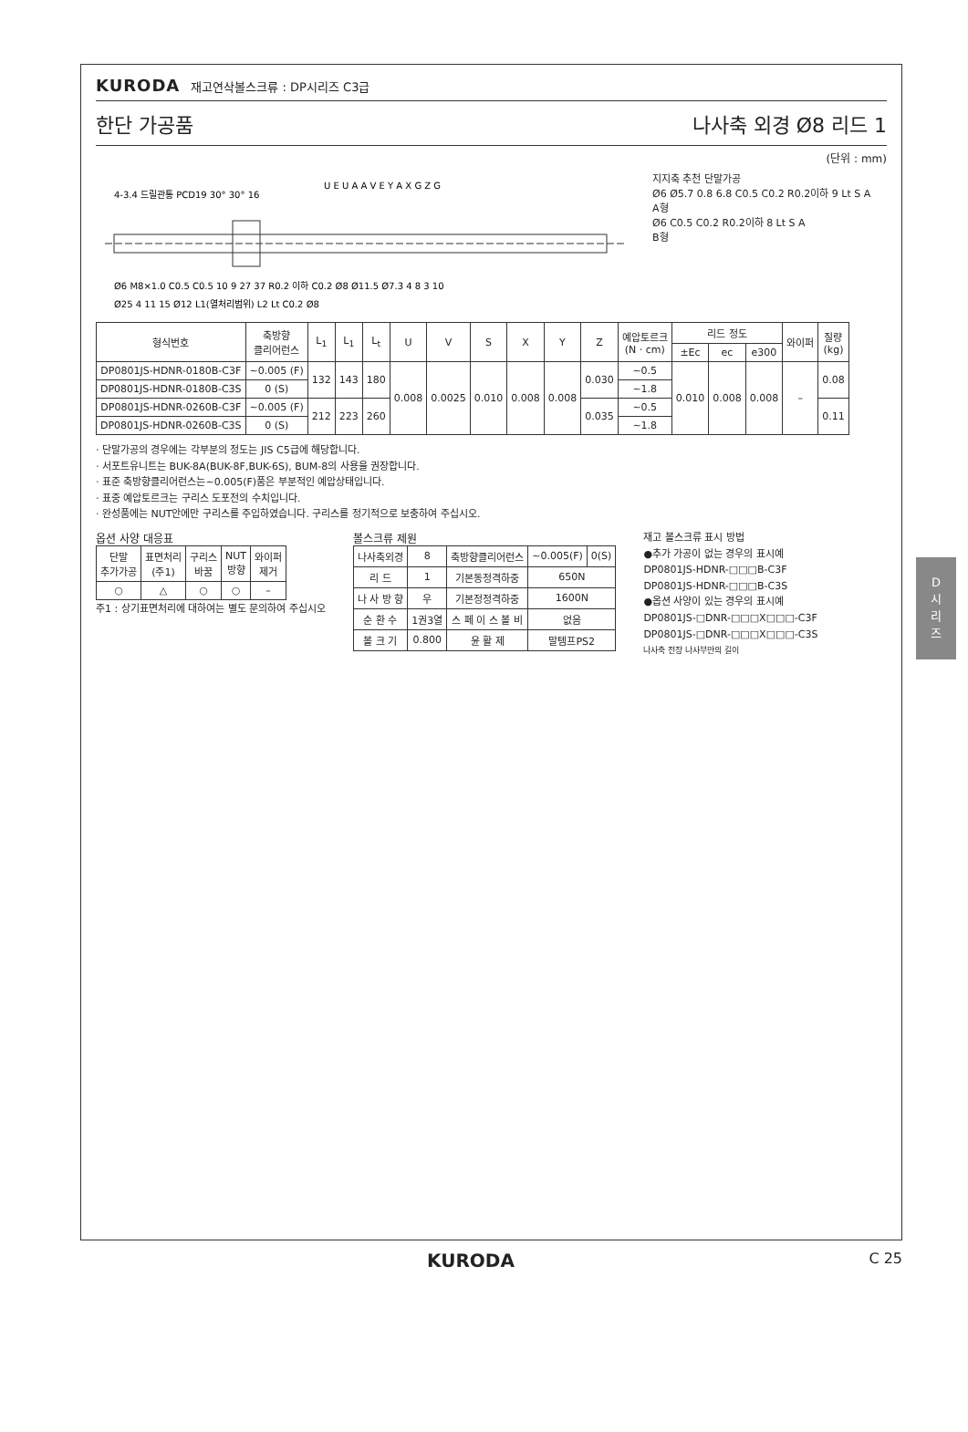KURODA 재고연삭볼스크류 : DP시리즈 C3급
한단 가공품 나사축 외경 Ø8 리드 1
(단위 : mm)
4-3.4 드릴관통 PCD19 30° 30° 16
Ø6 M8×1.0 C0.5 C0.5 10 9 27 37 R0.2 이하 C0.2 Ø8 Ø11.5 Ø7.3 4 8 3 10
Ø25 4 11 15 Ø12 L1(열처리범위) L2 Lt C0.2 Ø8
U E U A A V E Y A X G Z G
지지축 추천 단말가공
Ø6 Ø5.7 0.8 6.8 C0.5 C0.2 R0.2이하 9 Lt S A
A형
Ø6 C0.5 C0.2 R0.2이하 8 Lt S A
B형
| 형식번호 | 축방향 클리어런스 | L<sub>1</sub> | L<sub>1</sub> | L<sub>t</sub> | U | V | S | X | Y | Z | 예압토르크 (N · cm) | 리드 정도 | | | 와이퍼 | 질량 (kg) |
| --- | --- | --- | --- | --- | --- | --- | --- | --- | --- | --- | --- | --- | --- | --- | --- | --- |
| | | | | | | | | | | | | ±Ec | ec | e300 | | |
| DP0801JS-HDNR-0180B-C3F | ~0.005 (F) | 132 | 143 | 180 | 0.008 | 0.0025 | 0.010 | 0.008 | 0.008 | 0.030 | ~0.5 | 0.010 | 0.008 | 0.008 | – | 0.08 |
| DP0801JS-HDNR-0180B-C3S | 0 (S) | | | | | | | | | | ~1.8 | | | | | |
| DP0801JS-HDNR-0260B-C3F | ~0.005 (F) | 212 | 223 | 260 | | | | | | 0.035 | ~0.5 | | | | | 0.11 |
| DP0801JS-HDNR-0260B-C3S | 0 (S) | | | | | | | | | | ~1.8 | | | | | |
· 단말가공의 경우에는 각부분의 정도는 JIS C5급에 해당합니다.
· 서포트유니트는 BUK-8A(BUK-8F,BUK-6S), BUM-8의 사용을 권장합니다.
· 표준 축방향클리어런스는~0.005(F)품은 부분적인 예압상태입니다.
· 표중 예압토르크는 구리스 도포전의 수치입니다.
· 완성품에는 NUT안에만 구리스를 주입하였습니다. 구리스를 정기적으로 보충하여 주십시오.
옵션 사양 대응표
| 단말 추가가공 | 표면처리 (주1) | 구리스 바꿈 | NUT 방향 | 와이퍼 제거 |
| --- | --- | --- | --- | --- |
| ○ | △ | ○ | ○ | – |
주1 : 상기표면처리에 대하여는 별도 문의하여 주십시오
볼스크류 제원
| 나사축외경 | 8 | 축방향클리어런스 | ~0.005(F) | 0(S) |
| 리 드 | 1 | 기본동정격하중 | 650N | |
| 나 사 방 향 | 우 | 기본정정격하중 | 1600N | |
| 순 환 수 | 1권3열 | 스 페 이 스 볼 비 | 없음 | |
| 볼 크 기 | 0.800 | 윤 활 제 | 말템프PS2 | |
재고 볼스크류 표시 방법
●추가 가공이 없는 경우의 표시예
DP0801JS-HDNR-□□□B-C3F
DP0801JS-HDNR-□□□B-C3S
●옵션 사양이 있는 경우의 표시예
DP0801JS-□DNR-□□□X□□□-C3F
DP0801JS-□DNR-□□□X□□□-C3S
나사축 전장 나사부만의 길이
D
시
리
즈
KURODA C 25